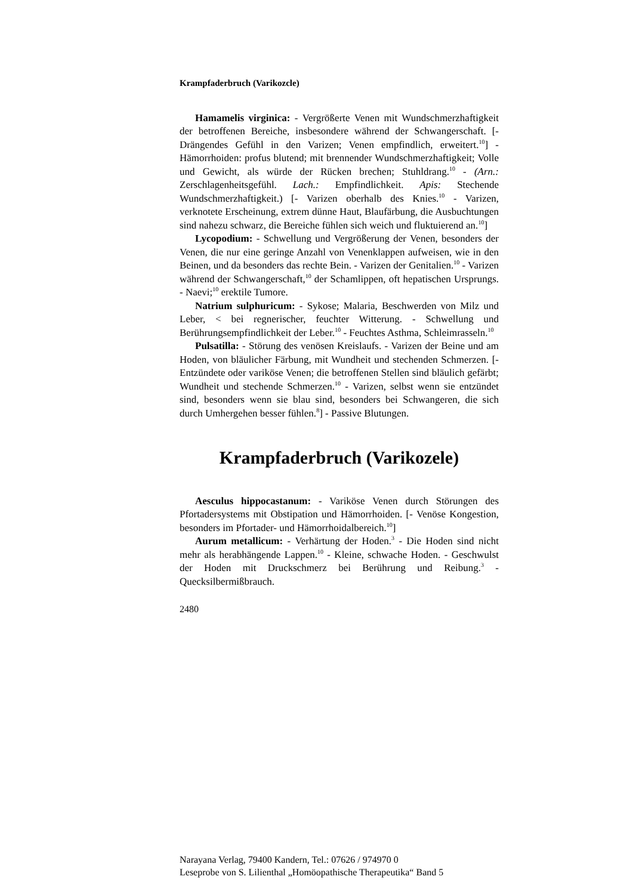Krampfaderbruch (Varikozcle)
Hamamelis virginica: - Vergrößerte Venen mit Wundschmerzhaftigkeit der betroffenen Bereiche, insbesondere während der Schwangerschaft. [- Drängendes Gefühl in den Varizen; Venen empfindlich, erweitert.<sup>10</sup>] - Hämorrhoiden: profus blutend; mit brennender Wundschmerzhaftigkeit; Volle und Gewicht, als würde der Rücken brechen; Stuhldrang.<sup>10</sup> - (Arn.: Zerschlagenheitsgefühl. Lach.: Empfindlichkeit. Apis: Stechende Wundschmerzhaftigkeit.) [- Varizen oberhalb des Knies.<sup>10</sup> - Varizen, verknotete Erscheinung, extrem dünne Haut, Blaufärbung, die Ausbuchtungen sind nahezu schwarz, die Bereiche fühlen sich weich und fluktuierend an.<sup>10</sup>]
Lycopodium: - Schwellung und Vergrößerung der Venen, besonders der Venen, die nur eine geringe Anzahl von Venenklappen aufweisen, wie in den Beinen, und da besonders das rechte Bein. - Varizen der Genitalien.<sup>10</sup> - Varizen während der Schwangerschaft,<sup>10</sup> der Schamlippen, oft hepatischen Ursprungs. - Naevi;<sup>10</sup> erektile Tumore.
Natrium sulphuricum: - Sykose; Malaria, Beschwerden von Milz und Leber, < bei regnerischer, feuchter Witterung. - Schwellung und Berührungsempfindlichkeit der Leber.<sup>10</sup> - Feuchtes Asthma, Schleimrasseln.<sup>10</sup>
Pulsatilla: - Störung des venösen Kreislaufs. - Varizen der Beine und am Hoden, von bläulicher Färbung, mit Wundheit und stechenden Schmerzen. [- Entzündete oder variköse Venen; die betroffenen Stellen sind bläulich gefärbt; Wundheit und stechende Schmerzen.<sup>10</sup> - Varizen, selbst wenn sie entzündet sind, besonders wenn sie blau sind, besonders bei Schwangeren, die sich durch Umhergehen besser fühlen.<sup>8</sup>] - Passive Blutungen.
Krampfaderbruch (Varikozele)
Aesculus hippocastanum: - Variköse Venen durch Störungen des Pfortadersystems mit Obstipation und Hämorrhoiden. [- Venöse Kongestion, besonders im Pfortader- und Hämorrhoidalbereich.<sup>10</sup>]
Aurum metallicum: - Verhärtung der Hoden.<sup>3</sup> - Die Hoden sind nicht mehr als herabhängende Lappen.<sup>10</sup> - Kleine, schwache Hoden. - Geschwulst der Hoden mit Druckschmerz bei Berührung und Reibung.<sup>3</sup> - Quecksilbermißbrauch.
2480
Narayana Verlag, 79400 Kandern, Tel.: 07626 / 974970 0
Leseprobe von S. Lilienthal „Homöopathische Therapeutika“ Band 5